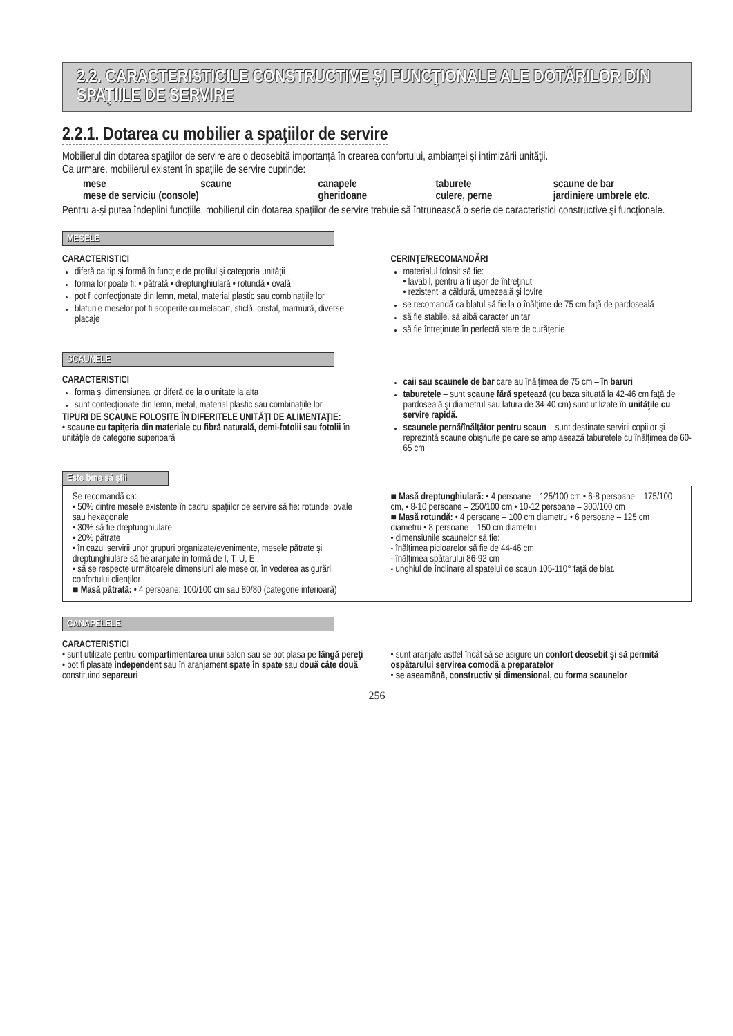2.2. CARACTERISTICILE CONSTRUCTIVE ŞI FUNCŢIONALE ALE DOTĂRILOR DIN SPAŢIILE DE SERVIRE
2.2.1. Dotarea cu mobilier a spaţiilor de servire
Mobilierul din dotarea spaţiilor de servire are o deosebită importanţă în crearea confortului, ambianţei şi intimizării unităţii.
Ca urmare, mobilierul existent în spaţiile de servire cuprinde:
mese scaune canapele taburete scaune de bar mese de serviciu (console) gheridoane culere, perne jardiniere umbrele etc.
Pentru a-şi putea îndeplini funcţiile, mobilierul din dotarea spaţiilor de servire trebuie să întrunească o serie de caracteristici constructive şi funcţionale.
MESELE
CARACTERISTICI
diferă ca tip şi formă în funcţie de profilul şi categoria unităţii
forma lor poate fi: • pătrată • dreptunghiulară • rotundă • ovală
pot fi confecţionate din lemn, metal, material plastic sau combinaţiile lor
blaturile meselor pot fi acoperite cu melacart, sticlă, cristal, marmură, diverse placaje
CERINŢE/RECOMANDĂRI
materialul folosit să fie:
• lavabil, pentru a fi uşor de întreţinut
• rezistent la căldură, umezeală şi lovire
se recomandă ca blatul să fie la o înălţime de 75 cm faţă de pardoseală
să fie stabile, să aibă caracter unitar
să fie întreţinute în perfectă stare de curăţenie
SCAUNELE
CARACTERISTICI
forma şi dimensiunea lor diferă de la o unitate la alta
sunt confecţionate din lemn, metal, material plastic sau combinaţiile lor
TIPURI DE SCAUNE FOLOSITE ÎN DIFERITELE UNITĂŢI DE ALIMENTAŢIE:
• scaune cu tapiţeria din materiale cu fibră naturală, demi-fotolii sau fotolii în unităţile de categorie superioară
caii sau scaunele de bar care au înălţimea de 75 cm – în baruri
taburetele – sunt scaune fără spetează (cu baza situată la 42-46 cm faţă de pardoseală şi diametrul sau latura de 34-40 cm) sunt utilizate în unităţile cu servire rapidă.
scaunele pernă/înălţător pentru scaun – sunt destinate servirii copiilor şi reprezintă scaune obişnuite pe care se amplasează taburetele cu înălţimea de 60-65 cm
Este bine să ştii
Se recomandă ca:
• 50% dintre mesele existente în cadrul spaţiilor de servire să fie: rotunde, ovale sau hexagonale
• 30% să fie dreptunghiulare
• 20% pătrate
• în cazul servirii unor grupuri organizate/evenimente, mesele pătrate şi dreptunghiulare să fie aranjate în formă de I, T, U, E
• să se respecte următoarele dimensiuni ale meselor, în vederea asigurării confortului clienţilor
■ Masă pătrată: • 4 persoane: 100/100 cm sau 80/80 (categorie inferioară)
■ Masă dreptunghiulară: • 4 persoane – 125/100 cm • 6-8 persoane – 175/100 cm, • 8-10 persoane – 250/100 cm • 10-12 persoane – 300/100 cm
■ Masă rotundă: • 4 persoane – 100 cm diametru • 6 persoane – 125 cm diametru • 8 persoane – 150 cm diametru
• dimensiunile scaunelor să fie:
- înălţimea picioarelor să fie de 44-46 cm
- înălţimea spătarului 86-92 cm
- unghiul de înclinare al spatelui de scaun 105-110° faţă de blat.
CANAPELELE
CARACTERISTICI
• sunt utilizate pentru compartimentarea unui salon sau se pot plasa pe lângă pereţi
• pot fi plasate independent sau în aranjament spate în spate sau două câte două, constituind separeuri
• sunt aranjate astfel încât să se asigure un confort deosebit şi să permită ospătarului servirea comodă a preparatelor
• se aseamănă, constructiv şi dimensional, cu forma scaunelor
256